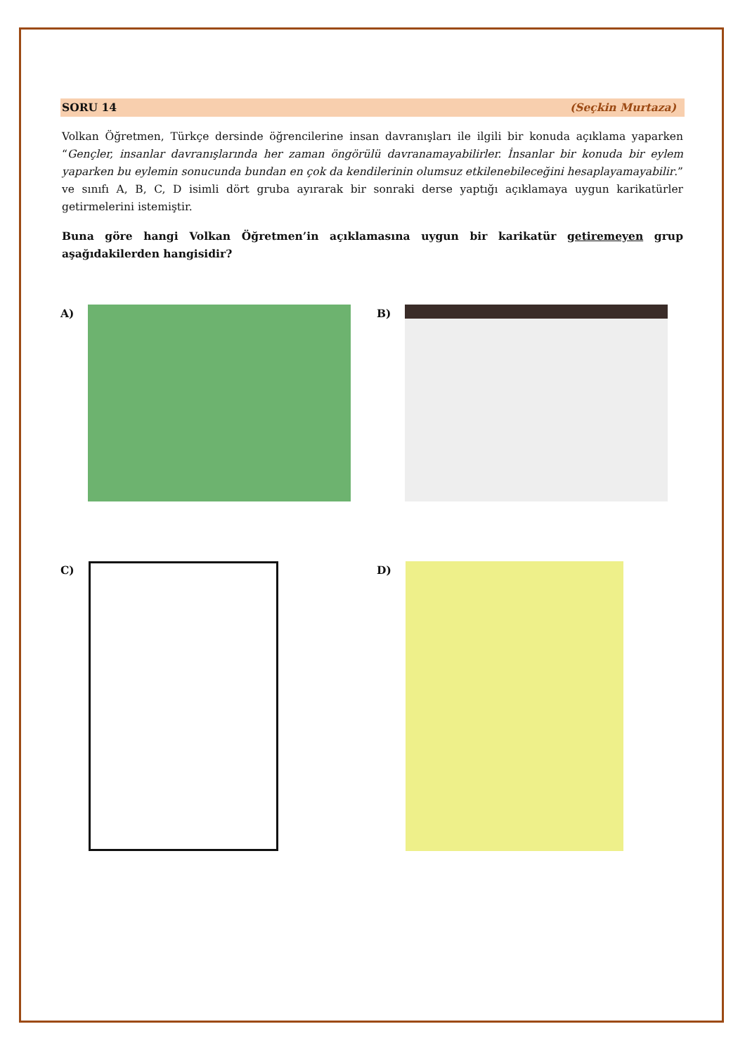SORU 14 (Seçkin Murtaza)
Volkan Öğretmen, Türkçe dersinde öğrencilerine insan davranışları ile ilgili bir konuda açıklama yaparken “Gençler, insanlar davranışlarında her zaman öngörülü davranamayabilirler. İnsanlar bir konuda bir eylem yaparken bu eylemin sonucunda bundan en çok da kendilerinin olumsuz etkilenebileceğini hesaplayamayabilir.” ve sınıfı A, B, C, D isimli dört gruba ayırarak bir sonraki derse yaptığı açıklamaya uygun karikatürler getirmelerini istemiştir.
Buna göre hangi Volkan Öğretmen’in açıklamasına uygun bir karikatür getiremeyen grup aşağıdakilerden hangisidir?
A)
B)
C)
D)